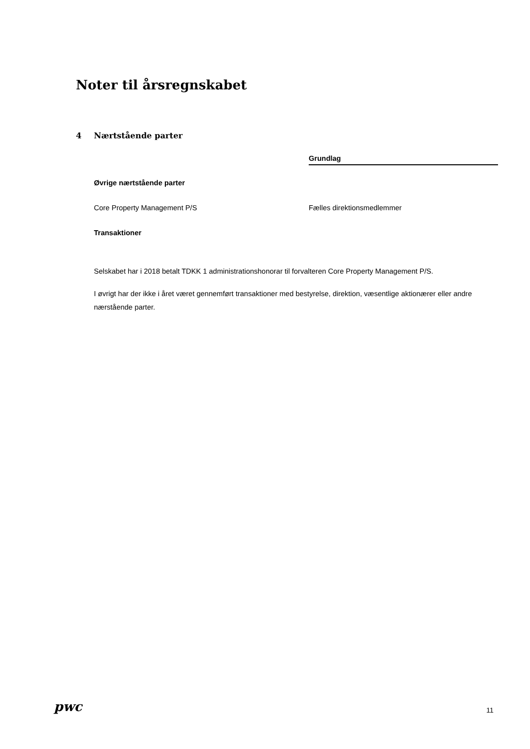Noter til årsregnskabet
4 Nærtstående parter
| | Grundlag |
| --- | --- |
| Øvrige nærtstående parter | |
| Core Property Management P/S | Fælles direktionsmedlemmer |
| Transaktioner | |
Selskabet har i 2018 betalt TDKK 1 administrationshonorar til forvalteren Core Property Management P/S.
I øvrigt har der ikke i året været gennemført transaktioner med bestyrelse, direktion, væsentlige aktionærer eller andre nærstående parter.
pwc
11